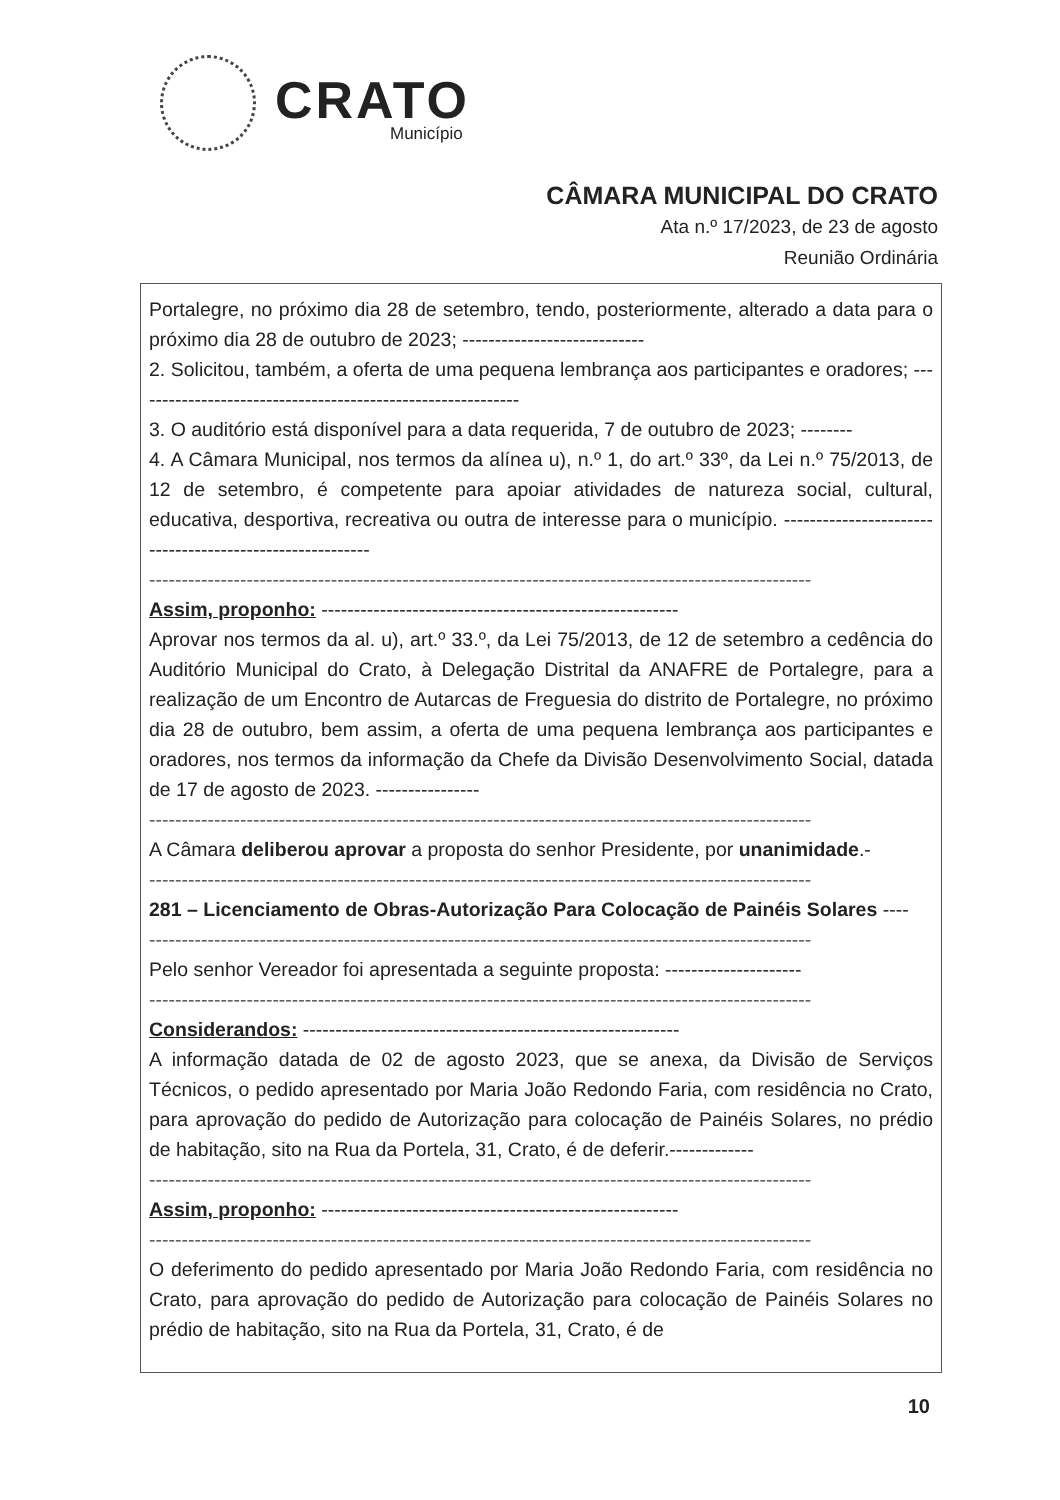CRATO
Município
CÂMARA MUNICIPAL DO CRATO
Ata n.º 17/2023, de 23 de agosto
Reunião Ordinária
Portalegre, no próximo dia 28 de setembro, tendo, posteriormente, alterado a data para o próximo dia 28 de outubro de 2023; ----------------------------
2. Solicitou, também, a oferta de uma pequena lembrança aos participantes e oradores; ------------------------------------------------------------
3. O auditório está disponível para a data requerida, 7 de outubro de 2023; --------
4. A Câmara Municipal, nos termos da alínea u), n.º 1, do art.º 33º, da Lei n.º 75/2013, de 12 de setembro, é competente para apoiar atividades de natureza social, cultural, educativa, desportiva, recreativa ou outra de interesse para o município. ---------------------------------------------------------
------------------------------------------------------------------------------------------------------
Assim, proponho: -------------------------------------------------------
Aprovar nos termos da al. u), art.º 33.º, da Lei 75/2013, de 12 de setembro a cedência do Auditório Municipal do Crato, à Delegação Distrital da ANAFRE de Portalegre, para a realização de um Encontro de Autarcas de Freguesia do distrito de Portalegre, no próximo dia 28 de outubro, bem assim, a oferta de uma pequena lembrança aos participantes e oradores, nos termos da informação da Chefe da Divisão Desenvolvimento Social, datada de 17 de agosto de 2023. ----------------
------------------------------------------------------------------------------------------------------
A Câmara deliberou aprovar a proposta do senhor Presidente, por unanimidade.-
------------------------------------------------------------------------------------------------------
281 – Licenciamento de Obras-Autorização Para Colocação de Painéis Solares ----
------------------------------------------------------------------------------------------------------
Pelo senhor Vereador foi apresentada a seguinte proposta: ---------------------
------------------------------------------------------------------------------------------------------
Considerandos: ----------------------------------------------------------
A informação datada de 02 de agosto 2023, que se anexa, da Divisão de Serviços Técnicos, o pedido apresentado por Maria João Redondo Faria, com residência no Crato, para aprovação do pedido de Autorização para colocação de Painéis Solares, no prédio de habitação, sito na Rua da Portela, 31, Crato, é de deferir.-------------
------------------------------------------------------------------------------------------------------
Assim, proponho: -------------------------------------------------------
------------------------------------------------------------------------------------------------------
O deferimento do pedido apresentado por Maria João Redondo Faria, com residência no Crato, para aprovação do pedido de Autorização para colocação de Painéis Solares no prédio de habitação, sito na Rua da Portela, 31, Crato, é de
10